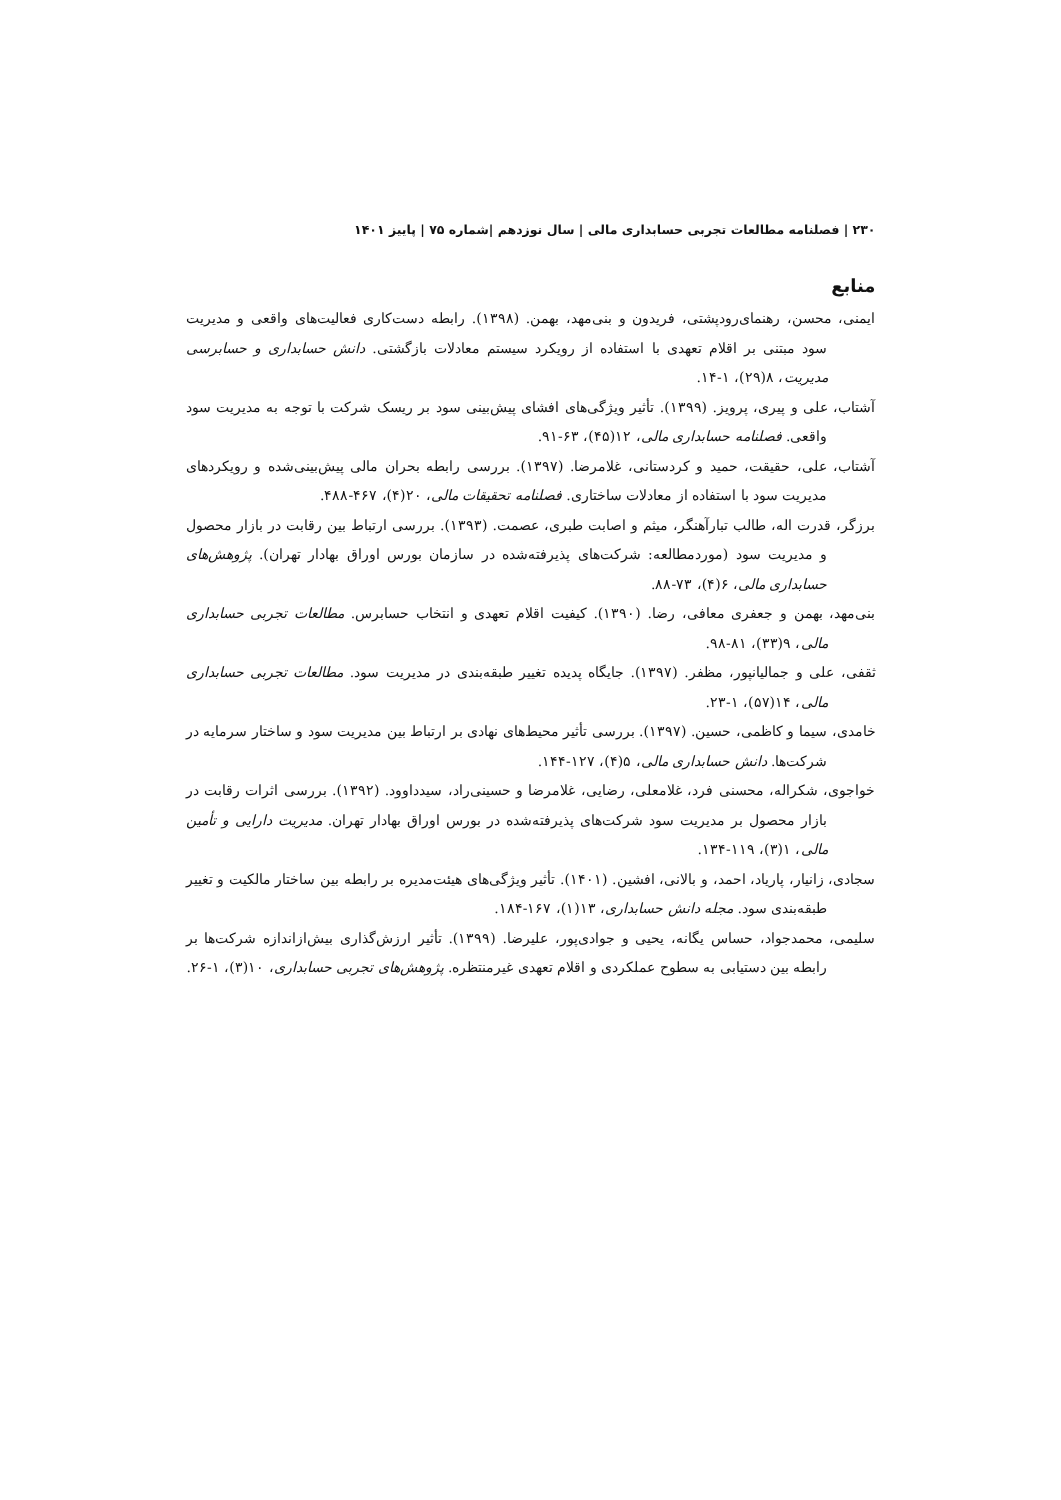۲۳۰ | فصلنامه مطالعات تجربی حسابداری مالی | سال نوزدهم |شماره ۷۵ | پاییز ۱۴۰۱
منابع
ایمنی، محسن، رهنمای‌رودپشتی، فریدون و بنی‌مهد، بهمن. (۱۳۹۸). رابطه دست‌کاری فعالیت‌های واقعی و مدیریت سود مبتنی بر اقلام تعهدی با استفاده از رویکرد سیستم معادلات بازگشتی. دانش حسابداری و حسابرسی مدیریت، ۸(۲۹)، ۱-۱۴.
آشتاب، علی و پیری، پرویز. (۱۳۹۹). تأثیر ویژگی‌های افشای پیش‌بینی سود بر ریسک شرکت با توجه به مدیریت سود واقعی. فصلنامه حسابداری مالی، ۱۲(۴۵)، ۶۳-۹۱.
آشتاب، علی، حقیقت، حمید و کردستانی، غلامرضا. (۱۳۹۷). بررسی رابطه بحران مالی پیش‌بینی‌شده و رویکردهای مدیریت سود با استفاده از معادلات ساختاری. فصلنامه تحقیقات مالی، ۲۰(۴)، ۴۶۷-۴۸۸.
برزگر، قدرت اله، طالب تبارآهنگر، میثم و اصابت طبری، عصمت. (۱۳۹۳). بررسی ارتباط بین رقابت در بازار محصول و مدیریت سود (موردمطالعه: شرکت‌های پذیرفته‌شده در سازمان بورس اوراق بهادار تهران). پژوهش‌های حسابداری مالی، ۶(۴)، ۷۳-۸۸.
بنی‌مهد، بهمن و جعفری معافی، رضا. (۱۳۹۰). کیفیت اقلام تعهدی و انتخاب حسابرس. مطالعات تجربی حسابداری مالی، ۹(۳۳)، ۸۱-۹۸.
ثقفی، علی و جمالیانپور، مظفر. (۱۳۹۷). جایگاه پدیده تغییر طبقه‌بندی در مدیریت سود. مطالعات تجربی حسابداری مالی، ۱۴(۵۷)، ۱-۲۳.
خامدی، سیما و کاظمی، حسین. (۱۳۹۷). بررسی تأثیر محیط‌های نهادی بر ارتباط بین مدیریت سود و ساختار سرمایه در شرکت‌ها. دانش حسابداری مالی، ۵(۴)، ۱۲۷-۱۴۴.
خواجوی، شکراله، محسنی فرد، غلامعلی، رضایی، غلامرضا و حسینی‌راد، سیدداوود. (۱۳۹۲). بررسی اثرات رقابت در بازار محصول بر مدیریت سود شرکت‌های پذیرفته‌شده در بورس اوراق بهادار تهران. مدیریت دارایی و تأمین مالی، ۱(۳)، ۱۱۹-۱۳۴.
سجادی، زانیار، پاریاد، احمد، و بالانی، افشین. (۱۴۰۱). تأثیر ویژگی‌های هیئت‌مدیره بر رابطه بین ساختار مالکیت و تغییر طبقه‌بندی سود. مجله دانش حسابداری، ۱۳(۱)، ۱۶۷-۱۸۴.
سلیمی، محمدجواد، حساس یگانه، یحیی و جوادی‌پور، علیرضا. (۱۳۹۹). تأثیر ارزش‌گذاری بیش‌ازاندازه شرکت‌ها بر رابطه بین دستیابی به سطوح عملکردی و اقلام تعهدی غیرمنتظره. پژوهش‌های تجربی حسابداری، ۱۰(۳)، ۱-۲۶.